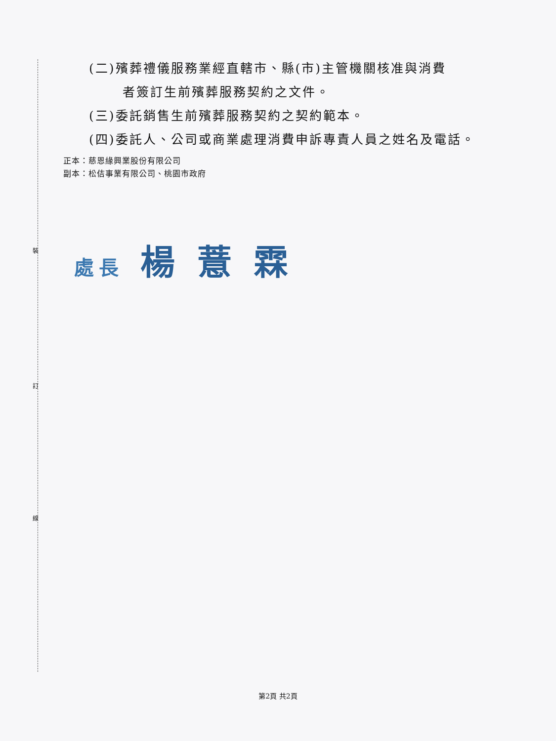裝
訂
線
(二)殯葬禮儀服務業經直轄市、縣(市)主管機關核准與消費
者簽訂生前殯葬服務契約之文件。
(三)委託銷售生前殯葬服務契約之契約範本。
(四)委託人、公司或商業處理消費申訴專責人員之姓名及電話。
正本：慈恩緣興業股份有限公司
副本：松佶事業有限公司、桃園市政府
處長 楊 薏 霖
第2頁 共2頁